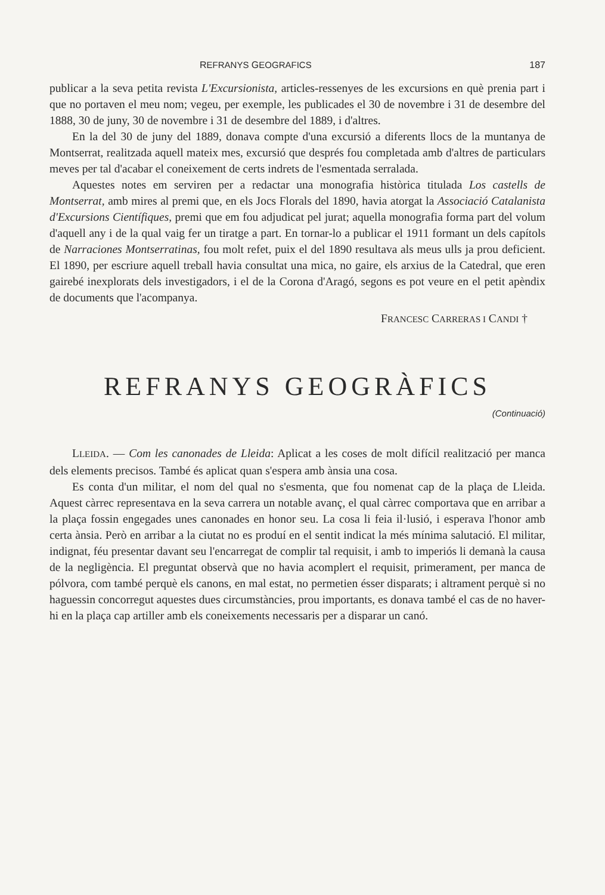REFRANYS GEOGRAFICS 187
publicar a la seva petita revista L'Excursionista, articles-ressenyes de les excursions en què prenia part i que no portaven el meu nom; vegeu, per exemple, les publicades el 30 de novembre i 31 de desembre del 1888, 30 de juny, 30 de novembre i 31 de desembre del 1889, i d'altres.
En la del 30 de juny del 1889, donava compte d'una excursió a diferents llocs de la muntanya de Montserrat, realitzada aquell mateix mes, excursió que després fou completada amb d'altres de particulars meves per tal d'acabar el coneixement de certs indrets de l'esmentada serralada.
Aquestes notes em serviren per a redactar una monografia històrica titulada Los castells de Montserrat, amb mires al premi que, en els Jocs Florals del 1890, havia atorgat la Associació Catalanista d'Excursions Científiques, premi que em fou adjudicat pel jurat; aquella monografia forma part del volum d'aquell any i de la qual vaig fer un tiratge a part. En tornar-lo a publicar el 1911 formant un dels capítols de Narraciones Montserratinas, fou molt refet, puix el del 1890 resultava als meus ulls ja prou deficient. El 1890, per escriure aquell treball havia consultat una mica, no gaire, els arxius de la Catedral, que eren gairebé inexplorats dels investigadors, i el de la Corona d'Aragó, segons es pot veure en el petit apèndix de documents que l'acompanya.
FRANCESC CARRERAS I CANDI †
REFRANYS GEOGRÀFICS
(Continuació)
LLEIDA. — Com les canonades de Lleida: Aplicat a les coses de molt difícil realització per manca dels elements precisos. També és aplicat quan s'espera amb ànsia una cosa.
Es conta d'un militar, el nom del qual no s'esmenta, que fou nomenat cap de la plaça de Lleida. Aquest càrrec representava en la seva carrera un notable avanç, el qual càrrec comportava que en arribar a la plaça fossin engegades unes canonades en honor seu. La cosa li feia il·lusió, i esperava l'honor amb certa ànsia. Però en arribar a la ciutat no es produí en el sentit indicat la més mínima salutació. El militar, indignat, féu presentar davant seu l'encarregat de complir tal requisit, i amb to imperiós li demanà la causa de la negligència. El preguntat observà que no havia acomplert el requisit, primerament, per manca de pólvora, com també perquè els canons, en mal estat, no permetien ésser disparats; i altrament perquè si no haguessin concorregut aquestes dues circumstàncies, prou importants, es donava també el cas de no haver-hi en la plaça cap artiller amb els coneixements necessaris per a disparar un canó.